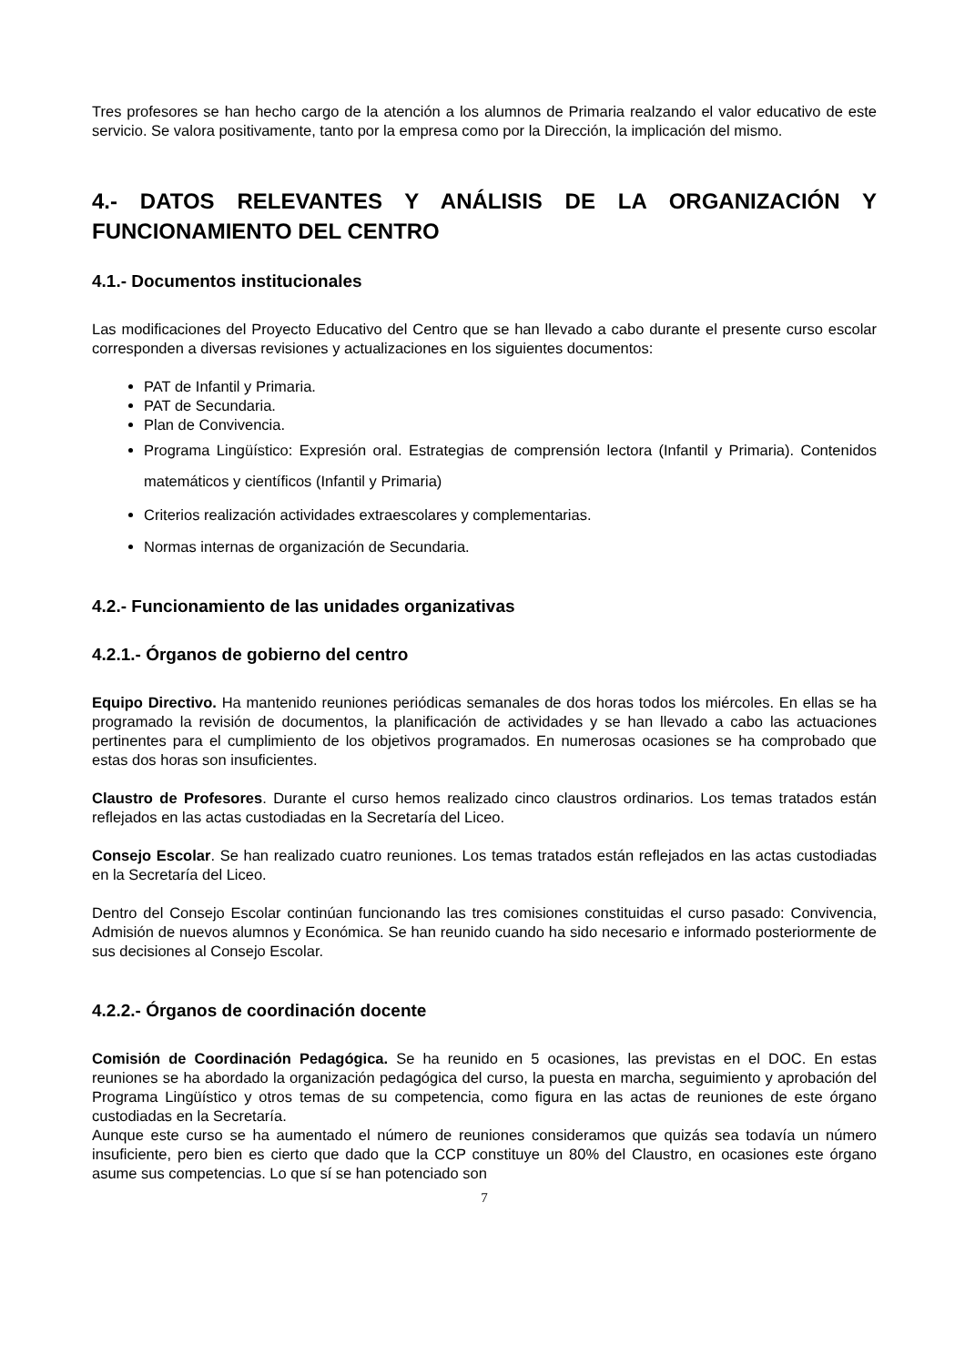Tres profesores se han hecho cargo de la atención a los alumnos de Primaria realzando el valor educativo de este servicio. Se valora positivamente, tanto por la empresa como por la Dirección, la implicación del mismo.
4.- DATOS RELEVANTES Y ANÁLISIS DE LA ORGANIZACIÓN Y FUNCIONAMIENTO DEL CENTRO
4.1.- Documentos institucionales
Las modificaciones del Proyecto Educativo del Centro que se han llevado a cabo durante el presente curso escolar corresponden a diversas revisiones y actualizaciones en los siguientes documentos:
PAT de Infantil y Primaria.
PAT de Secundaria.
Plan de Convivencia.
Programa Lingüístico: Expresión oral. Estrategias de comprensión lectora (Infantil y Primaria). Contenidos matemáticos y científicos (Infantil y Primaria)
Criterios realización actividades extraescolares y complementarias.
Normas internas de organización de Secundaria.
4.2.- Funcionamiento de las unidades organizativas
4.2.1.- Órganos de gobierno del centro
Equipo Directivo. Ha mantenido reuniones periódicas semanales de dos horas todos los miércoles. En ellas se ha programado la revisión de documentos, la planificación de actividades y se han llevado a cabo las actuaciones pertinentes para el cumplimiento de los objetivos programados. En numerosas ocasiones se ha comprobado que estas dos horas son insuficientes.
Claustro de Profesores. Durante el curso hemos realizado cinco claustros ordinarios. Los temas tratados están reflejados en las actas custodiadas en la Secretaría del Liceo.
Consejo Escolar. Se han realizado cuatro reuniones. Los temas tratados están reflejados en las actas custodiadas en la Secretaría del Liceo.
Dentro del Consejo Escolar continúan funcionando las tres comisiones constituidas el curso pasado: Convivencia, Admisión de nuevos alumnos y Económica. Se han reunido cuando ha sido necesario e informado posteriormente de sus decisiones al Consejo Escolar.
4.2.2.- Órganos de coordinación docente
Comisión de Coordinación Pedagógica. Se ha reunido en 5 ocasiones, las previstas en el DOC. En estas reuniones se ha abordado la organización pedagógica del curso, la puesta en marcha, seguimiento y aprobación del Programa Lingüístico y otros temas de su competencia, como figura en las actas de reuniones de este órgano custodiadas en la Secretaría.
Aunque este curso se ha aumentado el número de reuniones consideramos que quizás sea todavía un número insuficiente, pero bien es cierto que dado que la CCP constituye un 80% del Claustro, en ocasiones este órgano asume sus competencias. Lo que sí se han potenciado son
7